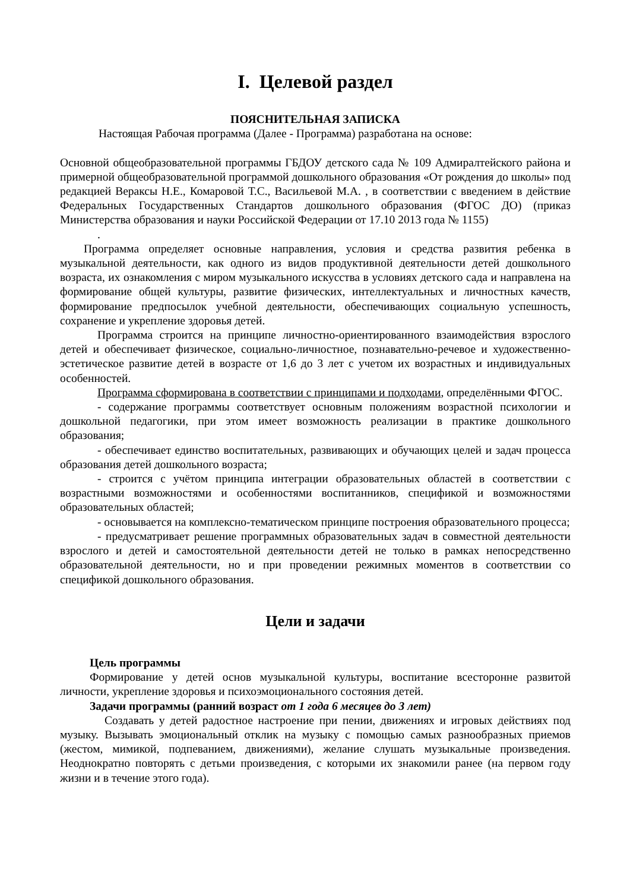I. Целевой раздел
ПОЯСНИТЕЛЬНАЯ ЗАПИСКА
Настоящая Рабочая программа (Далее - Программа) разработана на основе:
Основной общеобразовательной программы ГБДОУ детского сада № 109 Адмиралтейского района и примерной общеобразовательной программой дошкольного образования «От рождения до школы» под редакцией Вераксы Н.Е., Комаровой Т.С., Васильевой М.А. , в соответствии с введением в действие Федеральных Государственных Стандартов дошкольного образования (ФГОС ДО) (приказ Министерства образования и науки Российской Федерации от 17.10 2013 года № 1155)
.
Программа определяет основные направления, условия и средства развития ребенка в музыкальной деятельности, как одного из видов продуктивной деятельности детей дошкольного возраста, их ознакомления с миром музыкального искусства в условиях детского сада и направлена на формирование общей культуры, развитие физических, интеллектуальных и личностных качеств, формирование предпосылок учебной деятельности, обеспечивающих социальную успешность, сохранение и укрепление здоровья детей.
Программа строится на принципе личностно-ориентированного взаимодействия взрослого детей и обеспечивает физическое, социально-личностное, познавательно-речевое и художественно-эстетическое развитие детей в возрасте от 1,6 до 3 лет с учетом их возрастных и индивидуальных особенностей.
Программа сформирована в соответствии с принципами и подходами, определёнными ФГОС.
- содержание программы соответствует основным положениям возрастной психологии и дошкольной педагогики, при этом имеет возможность реализации в практике дошкольного образования;
- обеспечивает единство воспитательных, развивающих и обучающих целей и задач процесса образования детей дошкольного возраста;
- строится с учётом принципа интеграции образовательных областей в соответствии с возрастными возможностями и особенностями воспитанников, спецификой и возможностями образовательных областей;
- основывается на комплексно-тематическом принципе построения образовательного процесса;
- предусматривает решение программных образовательных задач в совместной деятельности взрослого и детей и самостоятельной деятельности детей не только в рамках непосредственно образовательной деятельности, но и при проведении режимных моментов в соответствии со спецификой дошкольного образования.
Цели и задачи
Цель программы
Формирование у детей основ музыкальной культуры, воспитание всесторонне развитой личности, укрепление здоровья и психоэмоционального состояния детей.
Задачи программы (ранний возраст от 1 года 6 месяцев до 3 лет)
Создавать у детей радостное настроение при пении, движениях и игровых действиях под музыку. Вызывать эмоциональный отклик на музыку с помощью самых разнообразных приемов (жестом, мимикой, подпеванием, движениями), желание слушать музыкальные произведения. Неоднократно повторять с детьми произведения, с которыми их знакомили ранее (на первом году жизни и в течение этого года).